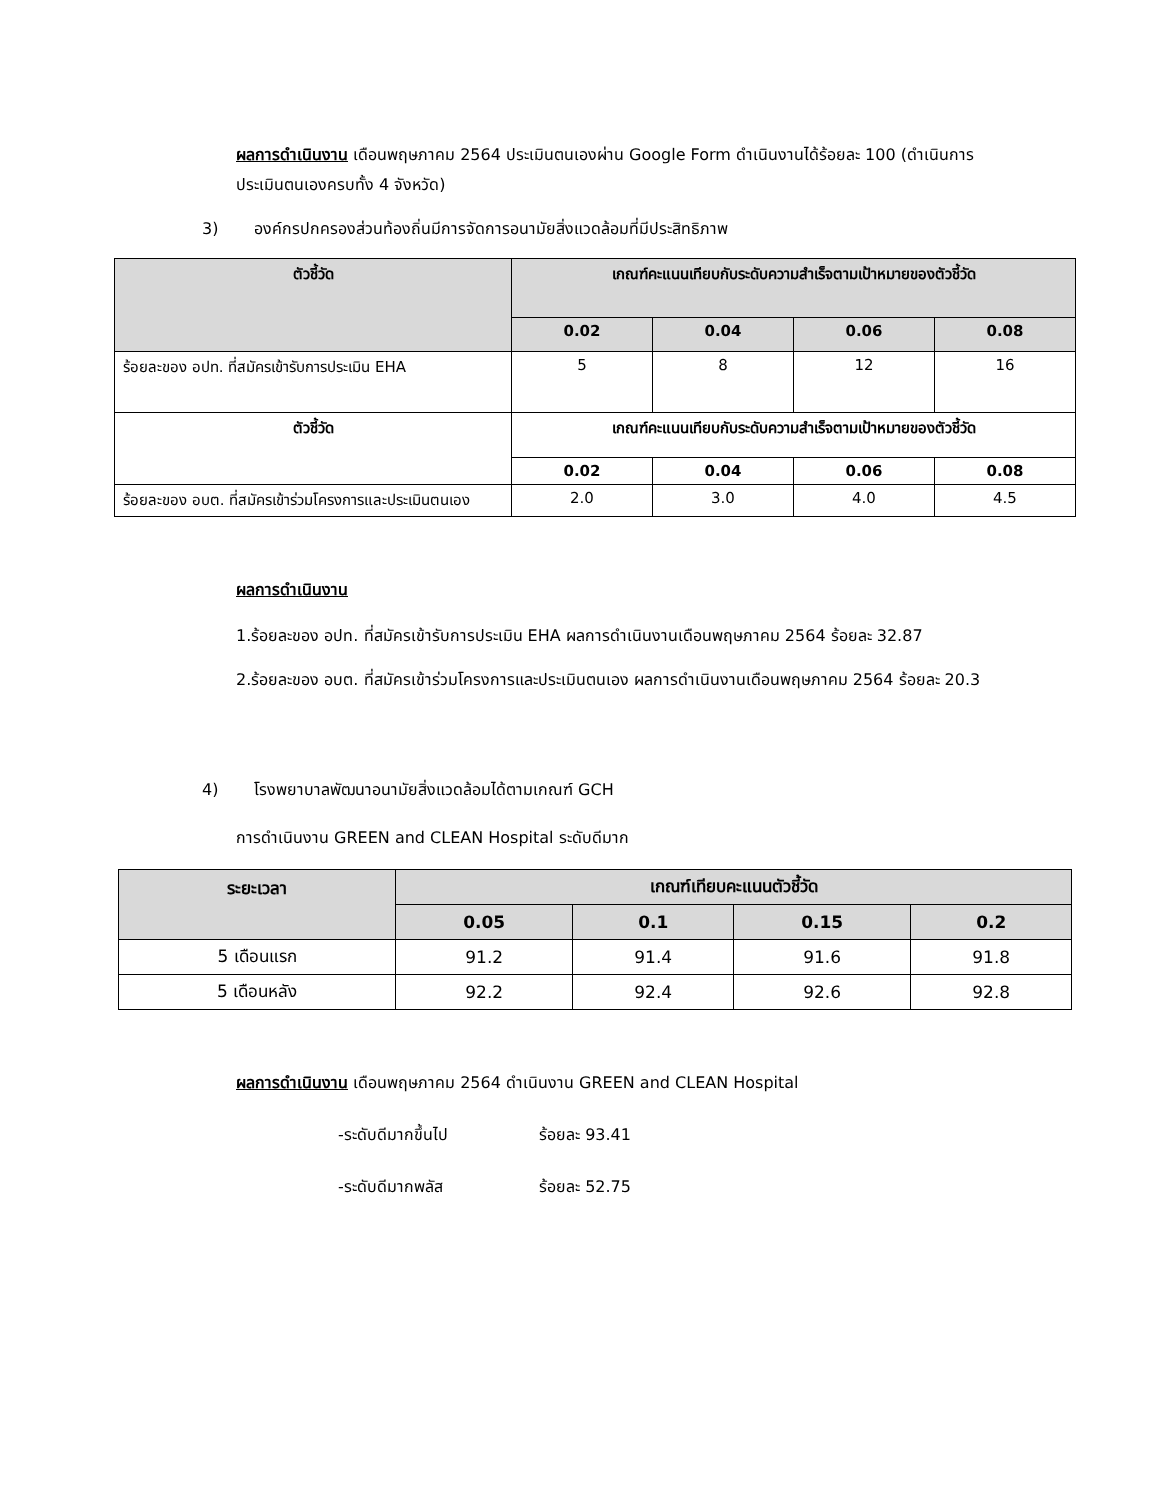ผลการดำเนินงาน เดือนพฤษภาคม 2564 ประเมินตนเองผ่าน Google Form ดำเนินงานได้ร้อยละ 100 (ดำเนินการประเมินตนเองครบทั้ง 4 จังหวัด)
3) องค์กรปกครองส่วนท้องถิ่นมีการจัดการอนามัยสิ่งแวดล้อมที่มีประสิทธิภาพ
| ตัวชี้วัด | เกณฑ์คะแนนเทียบกับระดับความสำเร็จตามเป้าหมายของตัวชี้วัด | | | |
| --- | --- | --- | --- | --- |
| | 0.02 | 0.04 | 0.06 | 0.08 |
| ร้อยละของ อปท. ที่สมัครเข้ารับการประเมิน EHA | 5 | 8 | 12 | 16 |
| ตัวชี้วัด | เกณฑ์คะแนนเทียบกับระดับความสำเร็จตามเป้าหมายของตัวชี้วัด | | | |
| | 0.02 | 0.04 | 0.06 | 0.08 |
| ร้อยละของ อบต. ที่สมัครเข้าร่วมโครงการและประเมินตนเอง | 2.0 | 3.0 | 4.0 | 4.5 |
ผลการดำเนินงาน
1.ร้อยละของ อปท. ที่สมัครเข้ารับการประเมิน EHA ผลการดำเนินงานเดือนพฤษภาคม 2564 ร้อยละ 32.87
2.ร้อยละของ อบต. ที่สมัครเข้าร่วมโครงการและประเมินตนเอง ผลการดำเนินงานเดือนพฤษภาคม 2564 ร้อยละ 20.3
4) โรงพยาบาลพัฒนาอนามัยสิ่งแวดล้อมได้ตามเกณฑ์ GCH
การดำเนินงาน GREEN and CLEAN Hospital ระดับดีมาก
| ระยะเวลา | เกณฑ์เทียบคะแนนตัวชี้วัด | | | |
| --- | --- | --- | --- | --- |
| | 0.05 | 0.1 | 0.15 | 0.2 |
| 5 เดือนแรก | 91.2 | 91.4 | 91.6 | 91.8 |
| 5 เดือนหลัง | 92.2 | 92.4 | 92.6 | 92.8 |
ผลการดำเนินงาน เดือนพฤษภาคม 2564 ดำเนินงาน GREEN and CLEAN Hospital
-ระดับดีมากขึ้นไป ร้อยละ 93.41
-ระดับดีมากพลัส ร้อยละ 52.75